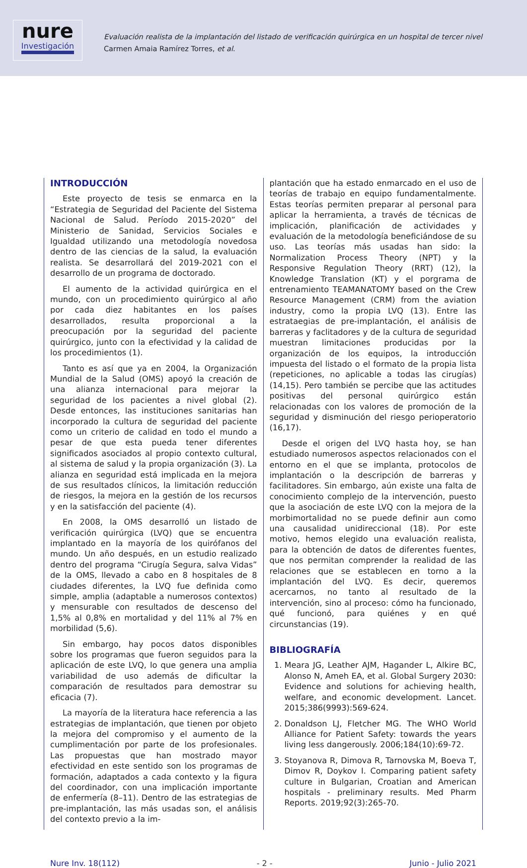nure
Investigación
Evaluación realista de la implantación del listado de verificación quirúrgica en un hospital de tercer nivel
Carmen Amaia Ramírez Torres, et al.
INTRODUCCIÓN
Este proyecto de tesis se enmarca en la “Estrategia de Seguridad del Paciente del Sistema Nacional de Salud. Período 2015-2020” del Ministerio de Sanidad, Servicios Sociales e Igualdad utilizando una metodología novedosa dentro de las ciencias de la salud, la evaluación realista. Se desarrollará del 2019-2021 con el desarrollo de un programa de doctorado.
El aumento de la actividad quirúrgica en el mundo, con un procedimiento quirúrgico al año por cada diez habitantes en los países desarrollados, resulta proporcional a la preocupación por la seguridad del paciente quirúrgico, junto con la efectividad y la calidad de los procedimientos (1).
Tanto es así que ya en 2004, la Organización Mundial de la Salud (OMS) apoyó la creación de una alianza internacional para mejorar la seguridad de los pacientes a nivel global (2). Desde entonces, las instituciones sanitarias han incorporado la cultura de seguridad del paciente como un criterio de calidad en todo el mundo a pesar de que esta pueda tener diferentes significados asociados al propio contexto cultural, al sistema de salud y la propia organización (3). La alianza en seguridad está implicada en la mejora de sus resultados clínicos, la limitación reducción de riesgos, la mejora en la gestión de los recursos y en la satisfacción del paciente (4).
En 2008, la OMS desarrolló un listado de verificación quirúrgica (LVQ) que se encuentra implantado en la mayoría de los quirófanos del mundo. Un año después, en un estudio realizado dentro del programa “Cirugía Segura, salva Vidas” de la OMS, llevado a cabo en 8 hospitales de 8 ciudades diferentes, la LVQ fue definida como simple, amplia (adaptable a numerosos contextos) y mensurable con resultados de descenso del 1,5% al 0,8% en mortalidad y del 11% al 7% en morbilidad (5,6).
Sin embargo, hay pocos datos disponibles sobre los programas que fueron seguidos para la aplicación de este LVQ, lo que genera una amplia variabilidad de uso además de dificultar la comparación de resultados para demostrar su eficacia (7).
La mayoría de la literatura hace referencia a las estrategias de implantación, que tienen por objeto la mejora del compromiso y el aumento de la cumplimentación por parte de los profesionales. Las propuestas que han mostrado mayor efectividad en este sentido son los programas de formación, adaptados a cada contexto y la figura del coordinador, con una implicación importante de enfermería (8–11). Dentro de las estrategias de pre-implantación, las más usadas son, el análisis del contexto previo a la im-
plantación que ha estado enmarcado en el uso de teorías de trabajo en equipo fundamentalmente. Estas teorías permiten preparar al personal para aplicar la herramienta, a través de técnicas de implicación, planificación de actividades y evaluación de la metodología beneficiándose de su uso. Las teorías más usadas han sido: la Normalization Process Theory (NPT) y la Responsive Regulation Theory (RRT) (12), la Knowledge Translation (KT) y el porgrama de entrenamiento TEAMANATOMY based on the Crew Resource Management (CRM) from the aviation industry, como la propia LVQ (13). Entre las estrataegias de pre-implantación, el análisis de barreras y faclitadores y de la cultura de seguridad muestran limitaciones producidas por la organización de los equipos, la introducción impuesta del listado o el formato de la propia lista (repeticiones, no aplicable a todas las cirugías) (14,15). Pero también se percibe que las actitudes positivas del personal quirúrgico están relacionadas con los valores de promoción de la seguridad y disminución del riesgo perioperatorio (16,17).
Desde el origen del LVQ hasta hoy, se han estudiado numerosos aspectos relacionados con el entorno en el que se implanta, protocolos de implantación o la descripción de barreras y facilitadores. Sin embargo, aún existe una falta de conocimiento complejo de la intervención, puesto que la asociación de este LVQ con la mejora de la morbimortalidad no se puede definir aun como una causalidad unidireccional (18). Por este motivo, hemos elegido una evaluación realista, para la obtención de datos de diferentes fuentes, que nos permitan comprender la realidad de las relaciones que se establecen en torno a la implantación del LVQ. Es decir, queremos acercarnos, no tanto al resultado de la intervención, sino al proceso: cómo ha funcionado, qué funcionó, para quiénes y en qué circunstancias (19).
BIBLIOGRAFÍA
1. Meara JG, Leather AJM, Hagander L, Alkire BC, Alonso N, Ameh EA, et al. Global Surgery 2030: Evidence and solutions for achieving health, welfare, and economic development. Lancet. 2015;386(9993):569-624.
2. Donaldson LJ, Fletcher MG. The WHO World Alliance for Patient Safety: towards the years living less dangerously. 2006;184(10):69-72.
3. Stoyanova R, Dimova R, Tarnovska M, Boeva T, Dimov R, Doykov I. Comparing patient safety culture in Bulgarian, Croatian and American hospitals - preliminary results. Med Pharm Reports. 2019;92(3):265-70.
Nure Inv. 18(112) - 2 - Junio - Julio 2021